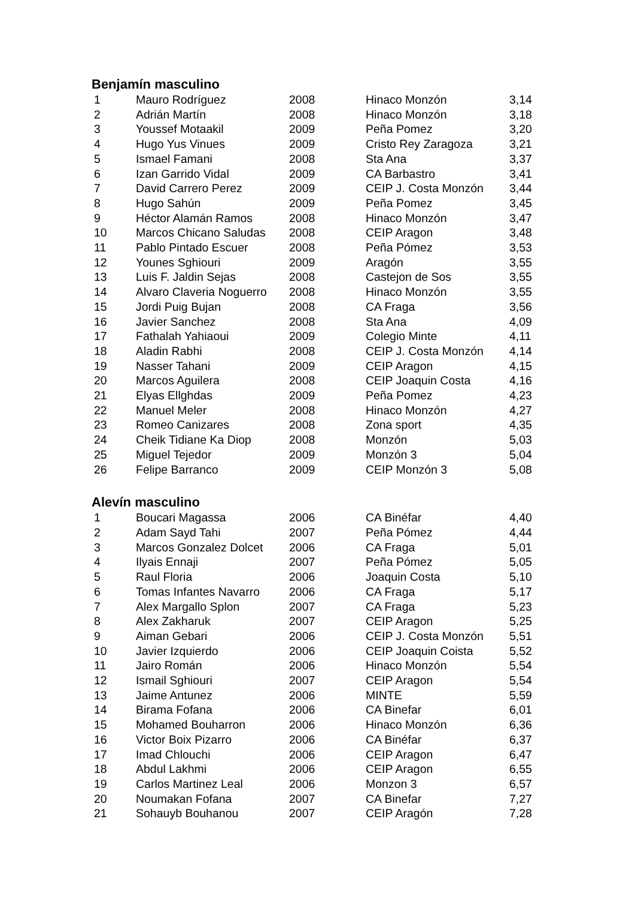Benjamín masculino
| 1 | Mauro Rodríguez | 2008 | Hinaco Monzón | 3,14 |
| 2 | Adrián Martín | 2008 | Hinaco Monzón | 3,18 |
| 3 | Youssef Motaakil | 2009 | Peña Pomez | 3,20 |
| 4 | Hugo Yus Vinues | 2009 | Cristo Rey Zaragoza | 3,21 |
| 5 | Ismael Famani | 2008 | Sta Ana | 3,37 |
| 6 | Izan Garrido Vidal | 2009 | CA Barbastro | 3,41 |
| 7 | David Carrero Perez | 2009 | CEIP J. Costa Monzón | 3,44 |
| 8 | Hugo Sahún | 2009 | Peña Pomez | 3,45 |
| 9 | Héctor Alamán Ramos | 2008 | Hinaco Monzón | 3,47 |
| 10 | Marcos Chicano Saludas | 2008 | CEIP Aragon | 3,48 |
| 11 | Pablo Pintado Escuer | 2008 | Peña Pómez | 3,53 |
| 12 | Younes Sghiouri | 2009 | Aragón | 3,55 |
| 13 | Luis F. Jaldin Sejas | 2008 | Castejon de Sos | 3,55 |
| 14 | Alvaro Claveria Noguerro | 2008 | Hinaco Monzón | 3,55 |
| 15 | Jordi Puig Bujan | 2008 | CA Fraga | 3,56 |
| 16 | Javier Sanchez | 2008 | Sta Ana | 4,09 |
| 17 | Fathalah Yahiaoui | 2009 | Colegio Minte | 4,11 |
| 18 | Aladin Rabhi | 2008 | CEIP J. Costa Monzón | 4,14 |
| 19 | Nasser Tahani | 2009 | CEIP Aragon | 4,15 |
| 20 | Marcos Aguilera | 2008 | CEIP Joaquin Costa | 4,16 |
| 21 | Elyas Ellghdas | 2009 | Peña Pomez | 4,23 |
| 22 | Manuel Meler | 2008 | Hinaco Monzón | 4,27 |
| 23 | Romeo Canizares | 2008 | Zona sport | 4,35 |
| 24 | Cheik Tidiane Ka Diop | 2008 | Monzón | 5,03 |
| 25 | Miguel Tejedor | 2009 | Monzón 3 | 5,04 |
| 26 | Felipe Barranco | 2009 | CEIP Monzón 3 | 5,08 |
Alevín masculino
| 1 | Boucari Magassa | 2006 | CA Binéfar | 4,40 |
| 2 | Adam Sayd Tahi | 2007 | Peña Pómez | 4,44 |
| 3 | Marcos Gonzalez Dolcet | 2006 | CA Fraga | 5,01 |
| 4 | Ilyais Ennaji | 2007 | Peña Pómez | 5,05 |
| 5 | Raul Floria | 2006 | Joaquin Costa | 5,10 |
| 6 | Tomas Infantes Navarro | 2006 | CA Fraga | 5,17 |
| 7 | Alex Margallo Splon | 2007 | CA Fraga | 5,23 |
| 8 | Alex Zakharuk | 2007 | CEIP Aragon | 5,25 |
| 9 | Aiman Gebari | 2006 | CEIP J. Costa Monzón | 5,51 |
| 10 | Javier Izquierdo | 2006 | CEIP Joaquin Coista | 5,52 |
| 11 | Jairo Román | 2006 | Hinaco Monzón | 5,54 |
| 12 | Ismail Sghiouri | 2007 | CEIP Aragon | 5,54 |
| 13 | Jaime Antunez | 2006 | MINTE | 5,59 |
| 14 | Birama Fofana | 2006 | CA Binefar | 6,01 |
| 15 | Mohamed Bouharron | 2006 | Hinaco Monzón | 6,36 |
| 16 | Victor Boix Pizarro | 2006 | CA Binéfar | 6,37 |
| 17 | Imad Chlouchi | 2006 | CEIP Aragon | 6,47 |
| 18 | Abdul Lakhmi | 2006 | CEIP Aragon | 6,55 |
| 19 | Carlos Martinez Leal | 2006 | Monzon 3 | 6,57 |
| 20 | Noumakan Fofana | 2007 | CA Binefar | 7,27 |
| 21 | Sohauyb Bouhanou | 2007 | CEIP Aragón | 7,28 |